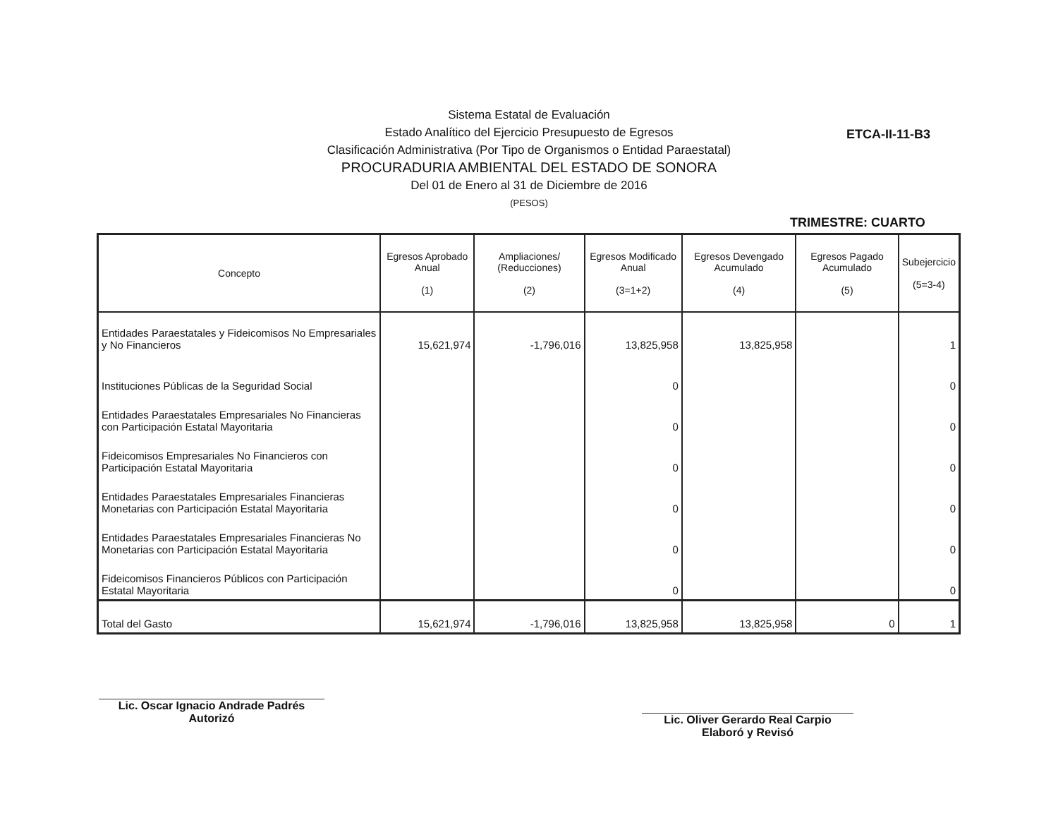Sistema Estatal de Evaluación
Estado Analítico del Ejercicio Presupuesto de Egresos
Clasificación Administrativa (Por Tipo de Organismos o Entidad Paraestatal)
PROCURADURIA AMBIENTAL DEL ESTADO DE SONORA
Del 01 de Enero al 31 de Diciembre de 2016
(PESOS)
ETCA-II-11-B3
TRIMESTRE: CUARTO
| Concepto | Egresos Aprobado Anual (1) | Ampliaciones/ (Reducciones) (2) | Egresos Modificado Anual (3=1+2) | Egresos Devengado Acumulado (4) | Egresos Pagado Acumulado (5) | Subejercicio (5=3-4) |
| --- | --- | --- | --- | --- | --- | --- |
| Entidades Paraestatales y Fideicomisos No Empresariales y No Financieros | 15,621,974 | -1,796,016 | 13,825,958 | 13,825,958 | | 1 |
| Instituciones Públicas de la Seguridad Social | | | 0 | | | 0 |
| Entidades Paraestatales Empresariales No Financieras con Participación Estatal Mayoritaria | | | 0 | | | 0 |
| Fideicomisos Empresariales No Financieros con Participación Estatal Mayoritaria | | | 0 | | | 0 |
| Entidades Paraestatales Empresariales Financieras Monetarias con Participación Estatal Mayoritaria | | | 0 | | | 0 |
| Entidades Paraestatales Empresariales Financieras No Monetarias con Participación Estatal Mayoritaria | | | 0 | | | 0 |
| Fideicomisos Financieros Públicos con Participación Estatal Mayoritaria | | | 0 | | | 0 |
| Total del Gasto | 15,621,974 | -1,796,016 | 13,825,958 | 13,825,958 | 0 | 1 |
Lic. Oscar Ignacio Andrade Padrés
Autorizó
Lic. Oliver Gerardo Real Carpio
Elaboró y Revisó